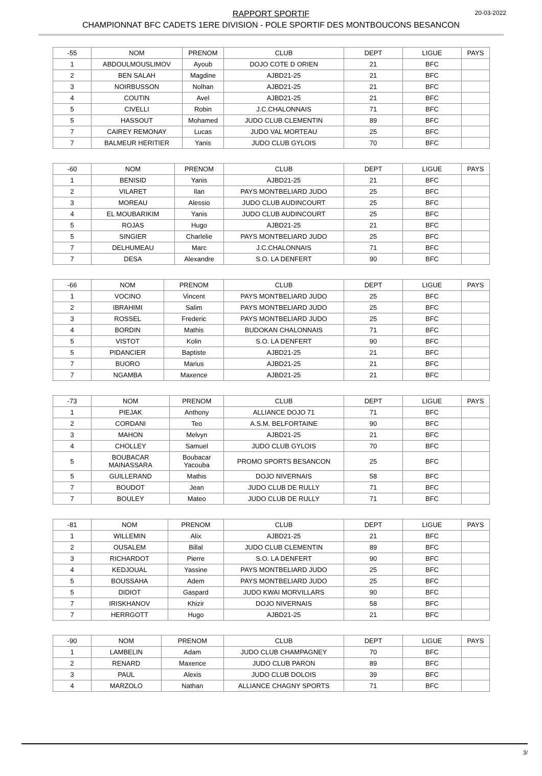RAPPORT SPORTIF
CHAMPIONNAT BFC CADETS 1ERE DIVISION - POLE SPORTIF DES MONTBOUCONS BESANCON
20-03-2022
| -55 | NOM | PRENOM | CLUB | DEPT | LIGUE | PAYS |
| 1 | ABDOULMOUSLIMOV | Ayoub | DOJO COTE D ORIEN | 21 | BFC | |
| 2 | BEN SALAH | Magdine | AJBD21-25 | 21 | BFC | |
| 3 | NOIRBUSSON | Nolhan | AJBD21-25 | 21 | BFC | |
| 4 | COUTIN | Avel | AJBD21-25 | 21 | BFC | |
| 5 | CIVELLI | Robin | J.C.CHALONNAIS | 71 | BFC | |
| 5 | HASSOUT | Mohamed | JUDO CLUB CLEMENTIN | 89 | BFC | |
| 7 | CAIREY REMONAY | Lucas | JUDO VAL MORTEAU | 25 | BFC | |
| 7 | BALMEUR HERITIER | Yanis | JUDO CLUB GYLOIS | 70 | BFC | |
| -60 | NOM | PRENOM | CLUB | DEPT | LIGUE | PAYS |
| 1 | BENISID | Yanis | AJBD21-25 | 21 | BFC | |
| 2 | VILARET | Ilan | PAYS MONTBELIARD JUDO | 25 | BFC | |
| 3 | MOREAU | Alessio | JUDO CLUB AUDINCOURT | 25 | BFC | |
| 4 | EL MOUBARIKIM | Yanis | JUDO CLUB AUDINCOURT | 25 | BFC | |
| 5 | ROJAS | Hugo | AJBD21-25 | 21 | BFC | |
| 5 | SINGIER | Charlelie | PAYS MONTBELIARD JUDO | 25 | BFC | |
| 7 | DELHUMEAU | Marc | J.C.CHALONNAIS | 71 | BFC | |
| 7 | DESA | Alexandre | S.O. LA DENFERT | 90 | BFC | |
| -66 | NOM | PRENOM | CLUB | DEPT | LIGUE | PAYS |
| 1 | VOCINO | Vincent | PAYS MONTBELIARD JUDO | 25 | BFC | |
| 2 | IBRAHIMI | Salim | PAYS MONTBELIARD JUDO | 25 | BFC | |
| 3 | ROSSEL | Frederic | PAYS MONTBELIARD JUDO | 25 | BFC | |
| 4 | BORDIN | Mathis | BUDOKAN CHALONNAIS | 71 | BFC | |
| 5 | VISTOT | Kolin | S.O. LA DENFERT | 90 | BFC | |
| 5 | PIDANCIER | Baptiste | AJBD21-25 | 21 | BFC | |
| 7 | BUORO | Marius | AJBD21-25 | 21 | BFC | |
| 7 | NGAMBA | Maxence | AJBD21-25 | 21 | BFC | |
| -73 | NOM | PRENOM | CLUB | DEPT | LIGUE | PAYS |
| 1 | PIEJAK | Anthony | ALLIANCE DOJO 71 | 71 | BFC | |
| 2 | CORDANI | Teo | A.S.M. BELFORTAINE | 90 | BFC | |
| 3 | MAHON | Melvyn | AJBD21-25 | 21 | BFC | |
| 4 | CHOLLEY | Samuel | JUDO CLUB GYLOIS | 70 | BFC | |
| 5 | BOUBACAR MAINASSARA | Boubacar Yacouba | PROMO SPORTS BESANCON | 25 | BFC | |
| 5 | GUILLERAND | Mathis | DOJO NIVERNAIS | 58 | BFC | |
| 7 | BOUDOT | Jean | JUDO CLUB DE RULLY | 71 | BFC | |
| 7 | BOULEY | Mateo | JUDO CLUB DE RULLY | 71 | BFC | |
| -81 | NOM | PRENOM | CLUB | DEPT | LIGUE | PAYS |
| 1 | WILLEMIN | Alix | AJBD21-25 | 21 | BFC | |
| 2 | OUSALEM | Billal | JUDO CLUB CLEMENTIN | 89 | BFC | |
| 3 | RICHARDOT | Pierre | S.O. LA DENFERT | 90 | BFC | |
| 4 | KEDJOUAL | Yassine | PAYS MONTBELIARD JUDO | 25 | BFC | |
| 5 | BOUSSAHA | Adem | PAYS MONTBELIARD JUDO | 25 | BFC | |
| 5 | DIDIOT | Gaspard | JUDO KWAI MORVILLARS | 90 | BFC | |
| 7 | IRISKHANOV | Khizir | DOJO NIVERNAIS | 58 | BFC | |
| 7 | HERRGOTT | Hugo | AJBD21-25 | 21 | BFC | |
| -90 | NOM | PRENOM | CLUB | DEPT | LIGUE | PAYS |
| 1 | LAMBELIN | Adam | JUDO CLUB CHAMPAGNEY | 70 | BFC | |
| 2 | RENARD | Maxence | JUDO CLUB PARON | 89 | BFC | |
| 3 | PAUL | Alexis | JUDO CLUB DOLOIS | 39 | BFC | |
| 4 | MARZOLO | Nathan | ALLIANCE CHAGNY SPORTS | 71 | BFC | |
3/